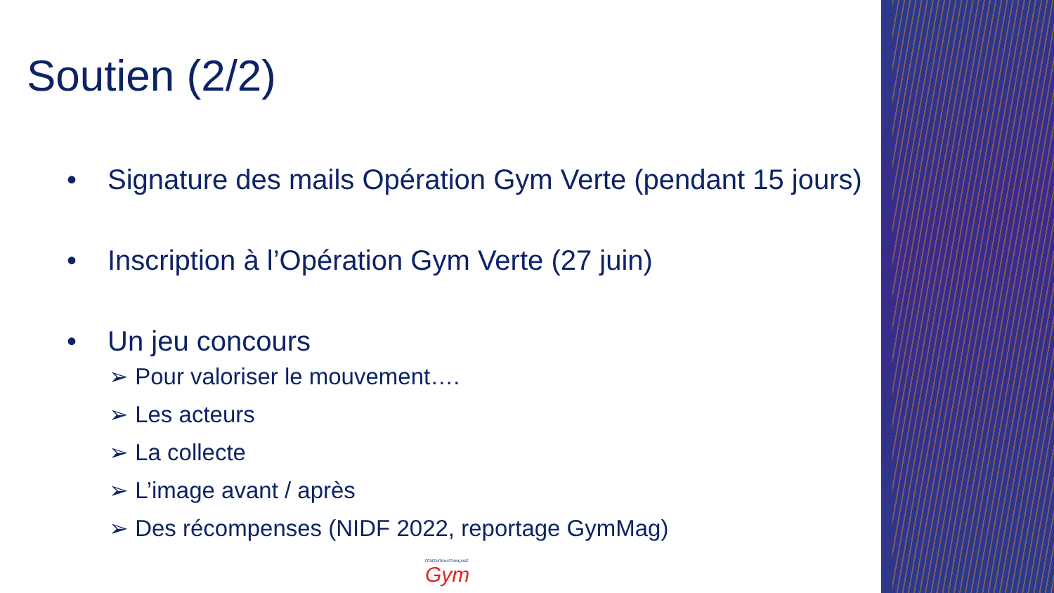Soutien (2/2)
• Signature des mails Opération Gym Verte (pendant 15 jours)
• Inscription à l’Opération Gym Verte (27 juin)
• Un jeu concours
➢ Pour valoriser le mouvement….
➢ Les acteurs
➢ La collecte
➢ L’image avant / après
➢ Des récompenses (NIDF 2022, reportage GymMag)
FÉDÉRATION FRANÇAISE
Gym